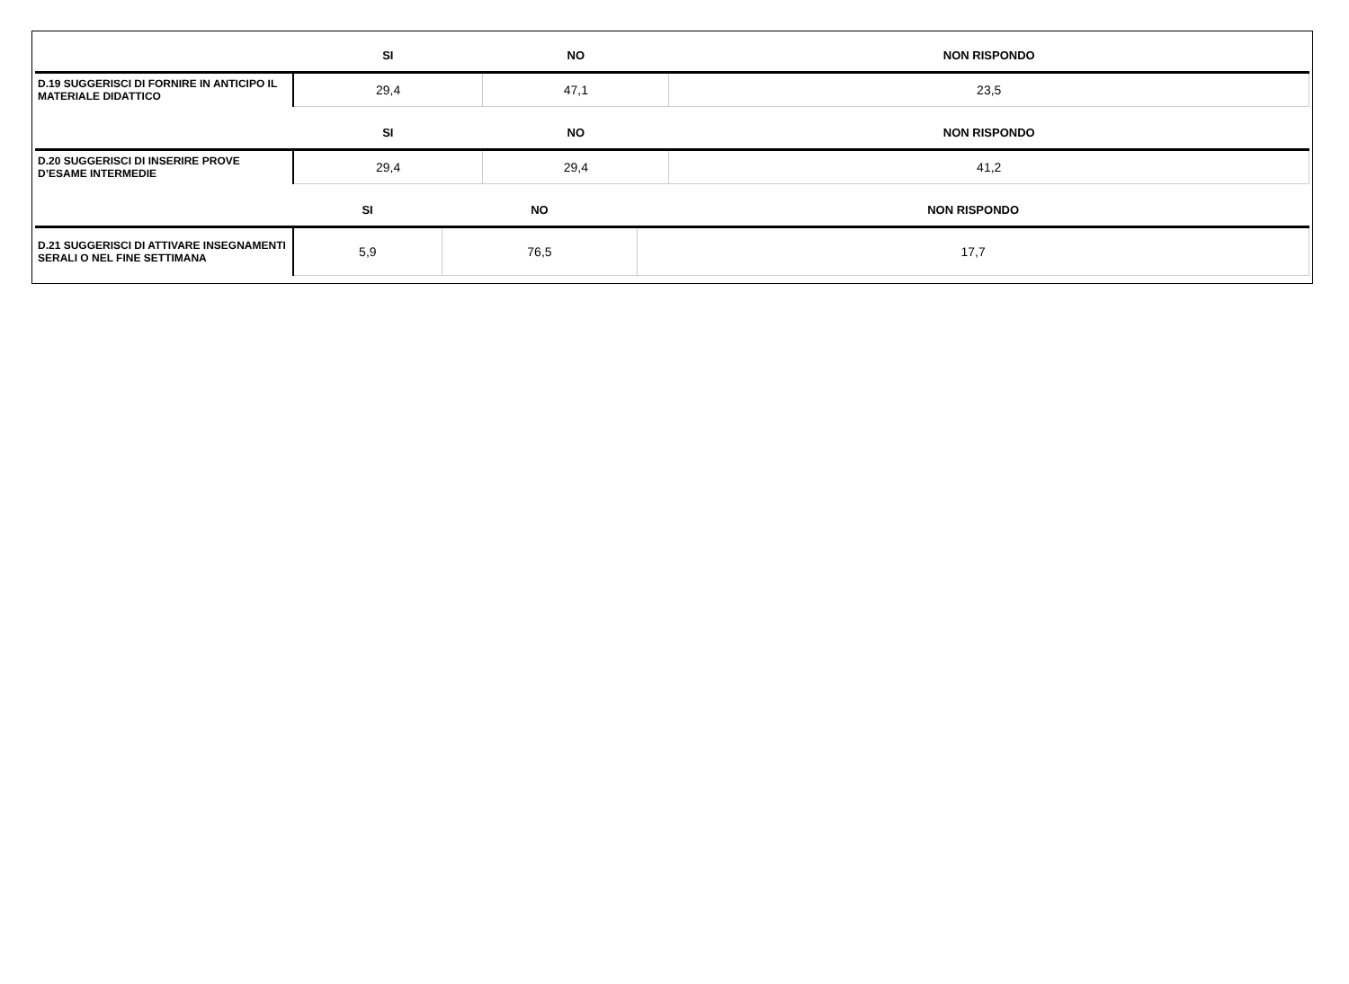| | SI | NO | NON RISPONDO |
| --- | --- | --- | --- |
| D.19 SUGGERISCI DI FORNIRE IN ANTICIPO IL MATERIALE DIDATTICO | 29,4 | 47,1 | 23,5 |
| | SI | NO | NON RISPONDO |
| --- | --- | --- | --- |
| D.20 SUGGERISCI DI INSERIRE PROVE D’ESAME INTERMEDIE | 29,4 | 29,4 | 41,2 |
| | SI | NO | NON RISPONDO |
| --- | --- | --- | --- |
| D.21 SUGGERISCI DI ATTIVARE INSEGNAMENTI SERALI O NEL FINE SETTIMANA | 5,9 | 76,5 | 17,7 |